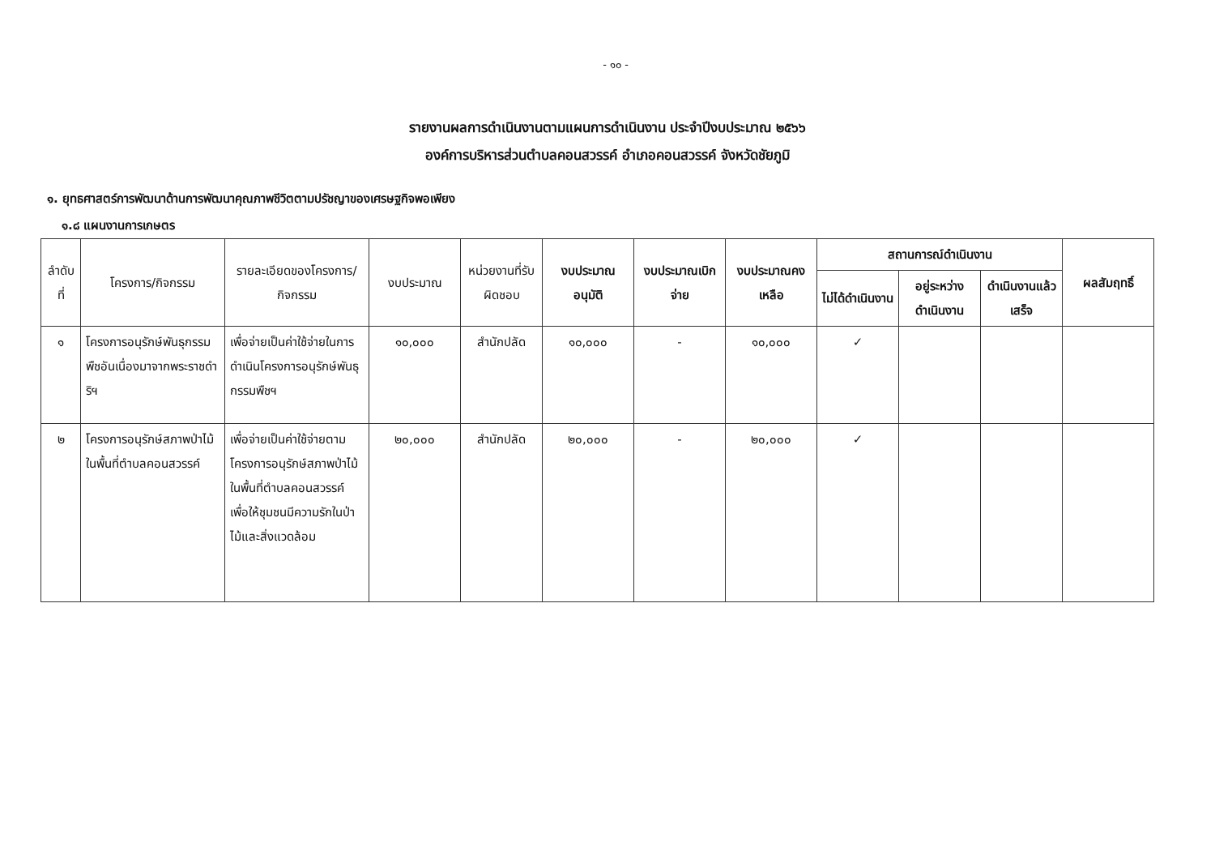- ๑๐ -
รายงานผลการดำเนินงานตามแผนการดำเนินงาน ประจำปีงบประมาณ ๒๕๖๖
องค์การบริหารส่วนตำบลคอนสวรรค์ อำเภอคอนสวรรค์ จังหวัดชัยภูมิ
๑. ยุทธศาสตร์การพัฒนาด้านการพัฒนาคุณภาพชีวิตตามปรัชญาของเศรษฐกิจพอเพียง
๑.๘ แผนงานการเกษตร
| ลำดับที่ | โครงการ/กิจกรรม | รายละเอียดของโครงการ/กิจกรรม | งบประมาณ | หน่วยงานที่รับผิดชอบ | งบประมาณอนุมัติ | งบประมาณเบิกจ่าย | งบประมาณคงเหลือ | สถานการณ์ดำเนินงาน | | | ผลสัมฤทธิ์ |
| --- | --- | --- | --- | --- | --- | --- | --- | --- | --- | --- | --- |
| | | | | | | | | ไม่ได้ดำเนินงาน | อยู่ระหว่างดำเนินงาน | ดำเนินงานแล้วเสร็จ | |
| ๑ | โครงการอนุรักษ์พันธุกรรมพืชอันเนื่องมาจากพระราชดำริฯ | เพื่อจ่ายเป็นค่าใช้จ่ายในการดำเนินโครงการอนุรักษ์พันธุกรรมพืชฯ | ๑๐,๐๐๐ | สำนักปลัด | ๑๐,๐๐๐ | - | ๑๐,๐๐๐ | ✓ | | | |
| ๒ | โครงการอนุรักษ์สภาพป่าไม้ในพื้นที่ตำบลคอนสวรรค์ | เพื่อจ่ายเป็นค่าใช้จ่ายตามโครงการอนุรักษ์สภาพป่าไม้ในพื้นที่ตำบลคอนสวรรค์ เพื่อให้ชุมชนมีความรักในป่าไม้และสิ่งแวดล้อม | ๒๐,๐๐๐ | สำนักปลัด | ๒๐,๐๐๐ | - | ๒๐,๐๐๐ | ✓ | | | |